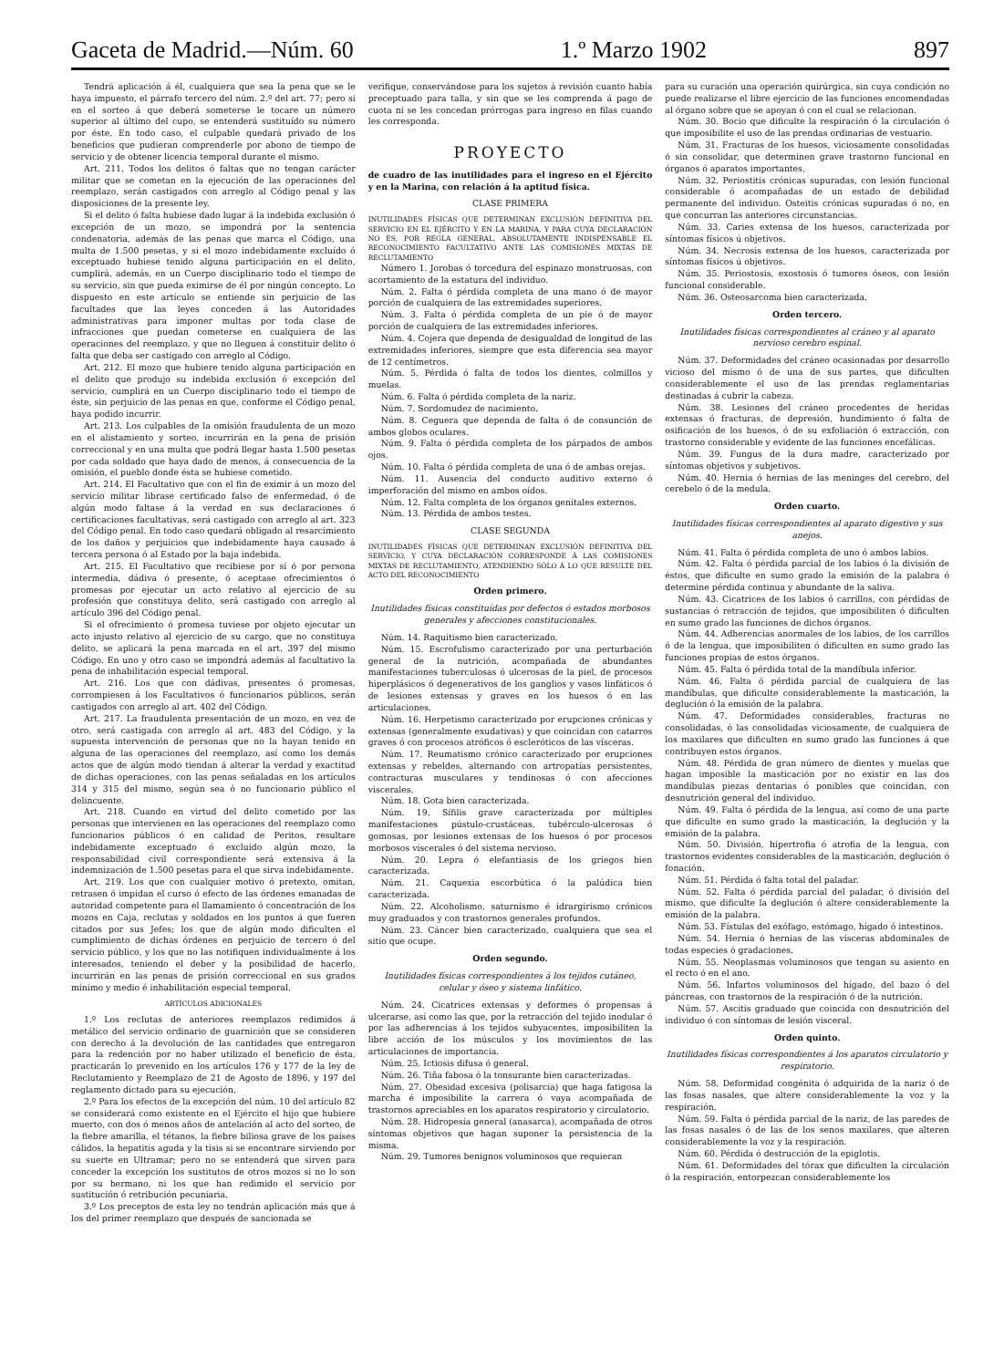Gaceta de Madrid.—Núm. 60 1.º Marzo 1902 897
Tendrá aplicación á él, cualquiera que sea la pena que se le haya impuesto, el párrafo tercero del núm. 2.º del art. 77; pero si en el sorteo á que deberá someterse le tocare un número superior al último del cupo, se entenderá sustituído su número por éste. En todo caso, el culpable quedará privado de los beneficios que pudieran comprenderle por abono de tiempo de servicio y de obtener licencia temporal durante el mismo.
Art. 211. Todos los delitos ó faltas que no tengan carácter militar que se cometan en la ejecución de las operaciones del reemplazo, serán castigados con arreglo al Código penal y las disposiciones de la presente ley.
Si el delito ó falta hubiese dado lugar á la indebida exclusión ó excepción de un mozo, se impondrá por la sentencia condenatoria, además de las penas que marca el Código, una multa de 1.500 pesetas, y si el mozo indebidamente excluído ó exceptuado hubiese tenido alguna participación en el delito, cumplirá, además, en un Cuerpo disciplinario todo el tiempo de su servicio, sin que pueda eximirse de él por ningún concepto. Lo dispuesto en este artículo se entiende sin perjuicio de las facultades que las leyes conceden á las Autoridades administrativas para imponer multas por toda clase de infracciones que puedan cometerse en cualquiera de las operaciones del reemplazo, y que no lleguen á constituir delito ó falta que deba ser castigado con arreglo al Código.
Art. 212. El mozo que hubiere tenido alguna participación en el delito que produjo su indebida exclusión ó excepción del servicio, cumplirá en un Cuerpo disciplinario todo el tiempo de éste, sin perjuicio de las penas en que, conforme el Código penal, haya podido incurrir.
Art. 213. Los culpables de la omisión fraudulenta de un mozo en el alistamiento y sorteo, incurrirán en la pena de prisión correccional y en una multa que podrá llegar hasta 1.500 pesetas por cada soldado que haya dado de menos, á consecuencia de la omisión, el pueblo donde ésta se hubiese cometido.
Art. 214. El Facultativo que con el fin de eximir á un mozo del servicio militar librase certificado falso de enfermedad, ó de algún modo faltase á la verdad en sus declaraciones ó certificaciones facultativas, será castigado con arreglo al art. 323 del Código penal. En todo caso quedará obligado al resarcimiento de los daños y perjuicios que indebidamente haya causado á tercera persona ó al Estado por la baja indebida.
Art. 215. El Facultativo que recibiese por sí ó por persona intermedia, dádiva ó presente, ó aceptase ofrecimientos ó promesas por ejecutar un acto relativo al ejercicio de su profesión que constituya delito, será castigado con arreglo al artículo 396 del Código penal.
Si el ofrecimiento ó promesa tuviese por objeto ejecutar un acto injusto relativo al ejercicio de su cargo, que no constituya delito, se aplicará la pena marcada en el art. 397 del mismo Código. En uno y otro caso se impondrá además al facultativo la pena de inhabilitación especial temporal.
Art. 216. Los que con dádivas, presentes ó promesas, corrompiesen á los Facultativos ó funcionarios públicos, serán castigados con arreglo al art. 402 del Código.
Art. 217. La fraudulenta presentación de un mozo, en vez de otro, será castigada con arreglo al art. 483 del Código, y la supuesta intervención de personas que no la hayan tenido en alguna de las operaciones del reemplazo, así como los demás actos que de algún modo tiendan á alterar la verdad y exactitud de dichas operaciones, con las penas señaladas en los artículos 314 y 315 del mismo, según sea ó no funcionario público el delincuente.
Art. 218. Cuando en virtud del delito cometido por las personas que intervienen en las operaciones del reemplazo como funcionarios públicos ó en calidad de Peritos, resultare indebidamente exceptuado ó excluído algún mozo, la responsabilidad civil correspondiente será extensiva á la indemnización de 1.500 pesetas para el que sirva indebidamente.
Art. 219. Los que con cualquier motivo ó pretexto, omitan, retrasen ó impidan el curso ó efecto de las órdenes emanadas de autoridad competente para el llamamiento ó concentración de los mozos en Caja, reclutas y soldados en los puntos á que fueren citados por sus Jefes; los que de algún modo dificulten el cumplimiento de dichas órdenes en perjuicio de tercero ó del servicio público, y los que no las notifiquen individualmente á los interesados, teniendo el deber y la posibilidad de hacerlo, incurrirán en las penas de prisión correccional en sus grados mínimo y medio é inhabilitación especial temporal.
ARTÍCULOS ADICIONALES
1.º Los reclutas de anteriores reemplazos redimidos á metálico del servicio ordinario de guarnición que se consideren con derecho á la devolución de las cantidades que entregaron para la redención por no haber utilizado el beneficio de ésta, practicarán lo prevenido en los artículos 176 y 177 de la ley de Reclutamiento y Reemplazo de 21 de Agosto de 1896, y 197 del reglamento dictado para su ejecución.
2.º Para los efectos de la excepción del núm. 10 del artículo 82 se considerará como existente en el Ejército el hijo que hubiere muerto, con dos ó menos años de antelación al acto del sorteo, de la fiebre amarilla, el tétanos, la fiebre biliosa grave de los países cálidos, la hepatitis aguda y la tisis si se encontrare sirviendo por su suerte en Ultramar; pero no se entenderá que sirven para conceder la excepción los sustitutos de otros mozos si no lo son por su hermano, ni los que han redimido el servicio por sustitución ó retribución pecuniaria.
3.º Los preceptos de esta ley no tendrán aplicación más que á los del primer reemplazo que después de sancionada se
verifique, conservándose para los sujetos á revisión cuanto había preceptuado para talla, y sin que se les comprenda á pago de cuota ni se les concedan prórrogas para ingreso en filas cuando les corresponda.
PROYECTO
de cuadro de las inutilidades para el ingreso en el Ejército y en la Marina, con relación á la aptitud física.
CLASE PRIMERA
INUTILIDADES FÍSICAS QUE DETERMINAN EXCLUSIÓN DEFINITIVA DEL SERVICIO EN EL EJÉRCITO Y EN LA MARINA, Y PARA CUYA DECLARACIÓN NO ES, POR REGLA GENERAL, ABSOLUTAMENTE INDISPENSABLE EL RECONOCIMIENTO FACULTATIVO ANTE LAS COMISIONES MIXTAS DE RECLUTAMIENTO
Número 1. Jorobas ó torcedura del espinazo monstruosas, con acortamiento de la estatura del individuo.
Núm. 2. Falta ó pérdida completa de una mano ó de mayor porción de cualquiera de las extremidades superiores.
Núm. 3. Falta ó pérdida completa de un pie ó de mayor porción de cualquiera de las extremidades inferiores.
Núm. 4. Cojera que dependa de desigualdad de longitud de las extremidades inferiores, siempre que esta diferencia sea mayor de 12 centímetros.
Núm. 5. Pérdida ó falta de todos los dientes, colmillos y muelas.
Núm. 6. Falta ó pérdida completa de la nariz.
Núm. 7. Sordomudez de nacimiento.
Núm. 8. Ceguera que dependa de falta ó de consunción de ambos globos oculares.
Núm. 9. Falta ó pérdida completa de los párpados de ambos ojos.
Núm. 10. Falta ó pérdida completa de una ó de ambas orejas.
Núm. 11. Ausencia del conducto auditivo externo ó imperforación del mismo en ambos oídos.
Núm. 12. Falta completa de los órganos genitales externos.
Núm. 13. Pérdida de ambos testes.
CLASE SEGUNDA
INUTILIDADES FÍSICAS QUE DETERMINAN EXCLUSIÓN DEFINITIVA DEL SERVICIO, Y CUYA DECLARACIÓN CORRESPONDE Á LAS COMISIONES MIXTAS DE RECLUTAMIENTO, ATENDIENDO SÓLO Á LO QUE RESULTE DEL ACTO DEL RECONOCIMIENTO
Orden primero.
Inutilidades físicas constituídas por defectos ó estados morbosos generales y afecciones constitucionales.
Núm. 14. Raquitismo bien caracterizado.
Núm. 15. Escrofulismo caracterizado por una perturbación general de la nutrición, acompañada de abundantes manifestaciones tuberculosas ó ulcerosas de la piel, de procesos hiperplásicos ó degenerativos de los ganglios y vasos linfáticos ó de lesiones extensas y graves en los huesos ó en las articulaciones.
Núm. 16. Herpetismo caracterizado por erupciones crónicas y extensas (generalmente exudativas) y que coincidan con catarros graves ó con procesos atróficos ó escleróticos de las vísceras.
Núm. 17. Reumatismo crónico caracterizado por erupciones extensas y rebeldes, alternando con artropatías persistentes, contracturas musculares y tendinosas ó con afecciones viscerales.
Núm. 18. Gota bien caracterizada.
Núm. 19. Sífilis grave caracterizada por múltiples manifestaciones pústulo-crustáceas, tubérculo-ulcerosas ó gomosas, por lesiones extensas de los huesos ó por procesos morbosos viscerales ó del sistema nervioso.
Núm. 20. Lepra ó elefantiasis de los griegos bien caracterizada.
Núm. 21. Caquexia escorbútica ó la palúdica bien caracterizada.
Núm. 22. Alcoholismo, saturnismo é idrargirismo crónicos muy graduados y con trastornos generales profundos.
Núm. 23. Cáncer bien caracterizado, cualquiera que sea el sitio que ocupe.
Orden segundo.
Inutilidades físicas correspondientes á los tejidos cutáneo, celular y óseo y sistema linfático.
Núm. 24. Cicatrices extensas y deformes ó propensas á ulcerarse, así como las que, por la retracción del tejido inodular ó por las adherencias á los tejidos subyacentes, imposibiliten la libre acción de los músculos y los movimientos de las articulaciones de importancia.
Núm. 25. Ictiosis difusa ó general.
Núm. 26. Tiña fabosa ó la tonsurante bien caracterizadas.
Núm. 27. Obesidad excesiva (polisarcia) que haga fatigosa la marcha é imposibilite la carrera ó vaya acompañada de trastornos apreciables en los aparatos respiratorio y circulatorio.
Núm. 28. Hidropesía general (anasarca), acompañada de otros síntomas objetivos que hagan suponer la persistencia de la misma.
Núm. 29. Tumores benignos voluminosos que requieran
para su curación una operación quirúrgica, sin cuya condición no puede realizarse el libre ejercicio de las funciones encomendadas al órgano sobre que se apoyan ó con el cual se relacionan.
Núm. 30. Bocio que dificulte la respiración ó la circulación ó que imposibilite el uso de las prendas ordinarias de vestuario.
Núm. 31. Fracturas de los huesos, viciosamente consolidadas ó sin consolidar, que determinen grave trastorno funcional en órganos ó aparatos importantes.
Núm. 32. Periostitis crónicas supuradas, con lesión funcional considerable ó acompañadas de un estado de debilidad permanente del individuo. Osteitis crónicas supuradas ó no, en que concurran las anteriores circunstancias.
Núm. 33. Caries extensa de los huesos, caracterizada por síntomas físicos ú objetivos.
Núm. 34. Necrosis extensa de los huesos, caracterizada por síntomas físicos ú objetivos.
Núm. 35. Periostosis, exostosis ó tumores óseos, con lesión funcional considerable.
Núm. 36. Osteosarcoma bien caracterizada.
Orden tercero.
Inutilidades físicas correspondientes al cráneo y al aparato nervioso cerebro espinal.
Núm. 37. Deformidades del cráneo ocasionadas por desarrollo vicioso del mismo ó de una de sus partes, que dificulten considerablemente el uso de las prendas reglamentarias destinadas á cubrir la cabeza.
Núm. 38. Lesiones del cráneo procedentes de heridas extensas ó fracturas, de depresión, hundimiento ó falta de osificación de los huesos, ó de su exfoliación ó extracción, con trastorno considerable y evidente de las funciones encefálicas.
Núm. 39. Fungus de la dura madre, caracterizado por síntomas objetivos y subjetivos.
Núm. 40. Hernia ó hernias de las meninges del cerebro, del cerebelo ó de la medula.
Orden cuarto.
Inutilidades físicas correspondientes al aparato digestivo y sus anejos.
Núm. 41. Falta ó pérdida completa de uno ó ambos labios.
Núm. 42. Falta ó pérdida parcial de los labios ó la división de éstos, que dificulte en sumo grado la emisión de la palabra ó determine pérdida continua y abundante de la saliva.
Núm. 43. Cicatrices de los labios ó carrillos, con pérdidas de sustancias ó retracción de tejidos, que imposibiliten ó dificulten en sumo grado las funciones de dichos órganos.
Núm. 44. Adherencias anormales de los labios, de los carrillos ó de la lengua, que imposibiliten ó dificulten en sumo grado las funciones propias de estos órganos.
Núm. 45. Falta ó pérdida total de la mandíbula inferior.
Núm. 46. Falta ó pérdida parcial de cualquiera de las mandíbulas, que dificulte considerablemente la masticación, la deglución ó la emisión de la palabra.
Núm. 47. Deformidades considerables, fracturas no consolidadas, ó las consolidadas viciosamente, de cualquiera de los maxilares que dificulten en sumo grado las funciones á que contribuyen estos órganos.
Núm. 48. Pérdida de gran número de dientes y muelas que hagan imposible la masticación por no existir en las dos mandíbulas piezas dentarias ó ponibles que coincidan, con desnutrición general del individuo.
Núm. 49. Falta ó pérdida de la lengua, así como de una parte que dificulte en sumo grado la masticación, la deglución y la emisión de la palabra.
Núm. 50. División, hipertrofia ó atrofia de la lengua, con trastornos evidentes considerables de la masticación, deglución ó fonación.
Núm. 51. Pérdida ó falta total del paladar.
Núm. 52. Falta ó pérdida parcial del paladar, ó división del mismo, que dificulte la deglución ó altere considerablemente la emisión de la palabra.
Núm. 53. Fístulas del exófago, estómago, hígado ó intestinos.
Núm. 54. Hernia ó hernias de las vísceras abdominales de todas especies ó gradaciones.
Núm. 55. Neoplasmas voluminosos que tengan su asiento en el recto ó en el ano.
Núm. 56. Infartos voluminosos del hígado, del bazo ó del páncreas, con trastornos de la respiración ó de la nutrición.
Núm. 57. Ascitis graduado que coincida con desnutrición del individuo ó con síntomas de lesión visceral.
Orden quinto.
Inutilidades físicas correspondientes á los aparatos circulatorio y respiratorio.
Núm. 58. Deformidad congénita ó adquirida de la nariz ó de las fosas nasales, que altere considerablemente la voz y la respiración.
Núm. 59. Falta ó pérdida parcial de la nariz, de las paredes de las fosas nasales ó de las de los senos maxilares, que alteren considerablemente la voz y la respiración.
Núm. 60. Pérdida ó destrucción de la epiglotis.
Núm. 61. Deformidades del tórax que dificulten la circulación ó la respiración, entorpezcan considerablemente los